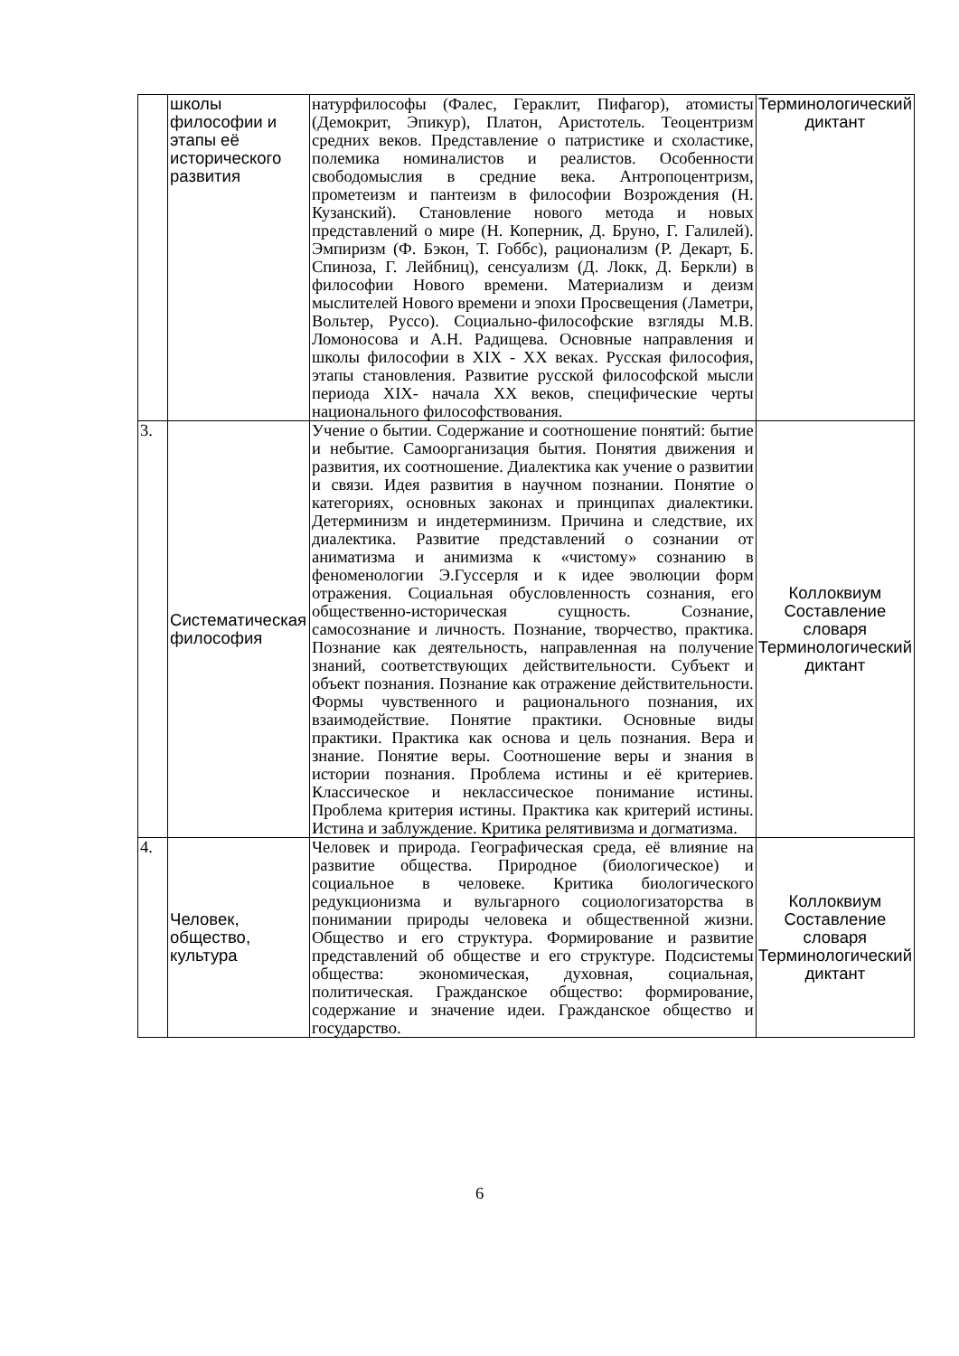| | школы философии и этапы её исторического развития | натурфилософы (Фалес, Гераклит, Пифагор), атомисты (Демокрит, Эпикур), Платон, Аристотель. Теоцентризм средних веков. Представление о патристике и схоластике, полемика номиналистов и реалистов. Особенности свободомыслия в средние века. Антропоцентризм, прометеизм и пантеизм в философии Возрождения (Н. Кузанский). Становление нового метода и новых представлений о мире (Н. Коперник, Д. Бруно, Г. Галилей). Эмпиризм (Ф. Бэкон, Т. Гоббс), рационализм (Р. Декарт, Б. Спиноза, Г. Лейбниц), сенсуализм (Д. Локк, Д. Беркли) в философии Нового времени. Материализм и деизм мыслителей Нового времени и эпохи Просвещения (Ламетри, Вольтер, Руссо). Социально-философские взгляды М.В. Ломоносова и А.Н. Радищева. Основные направления и школы философии в XIX - XX веках. Русская философия, этапы становления. Развитие русской философской мысли периода XIX- начала XX веков, специфические черты национального философствования. | Терминологический диктант |
| 3. | Систематическая философия | Учение о бытии. Содержание и соотношение понятий: бытие и небытие. Самоорганизация бытия. Понятия движения и развития, их соотношение. Диалектика как учение о развитии и связи. Идея развития в научном познании. Понятие о категориях, основных законах и принципах диалектики. Детерминизм и индетерминизм. Причина и следствие, их диалектика. Развитие представлений о сознании от аниматизма и анимизма к «чистому» сознанию в феноменологии Э.Гуссерля и к идее эволюции форм отражения. Социальная обусловленность сознания, его общественно-историческая сущность. Сознание, самосознание и личность. Познание, творчество, практика. Познание как деятельность, направленная на получение знаний, соответствующих действительности. Субъект и объект познания. Познание как отражение действительности. Формы чувственного и рационального познания, их взаимодействие. Понятие практики. Основные виды практики. Практика как основа и цель познания. Вера и знание. Понятие веры. Соотношение веры и знания в истории познания. Проблема истины и её критериев. Классическое и неклассическое понимание истины. Проблема критерия истины. Практика как критерий истины. Истина и заблуждение. Критика релятивизма и догматизма. | Коллоквиум Составление словаря Терминологический диктант |
| 4. | Человек, общество, культура | Человек и природа. Географическая среда, её влияние на развитие общества. Природное (биологическое) и социальное в человеке. Критика биологического редукционизма и вульгарного социологизаторства в понимании природы человека и общественной жизни. Общество и его структура. Формирование и развитие представлений об обществе и его структуре. Подсистемы общества: экономическая, духовная, социальная, политическая. Гражданское общество: формирование, содержание и значение идеи. Гражданское общество и государство. | Коллоквиум Составление словаря Терминологический диктант |
6